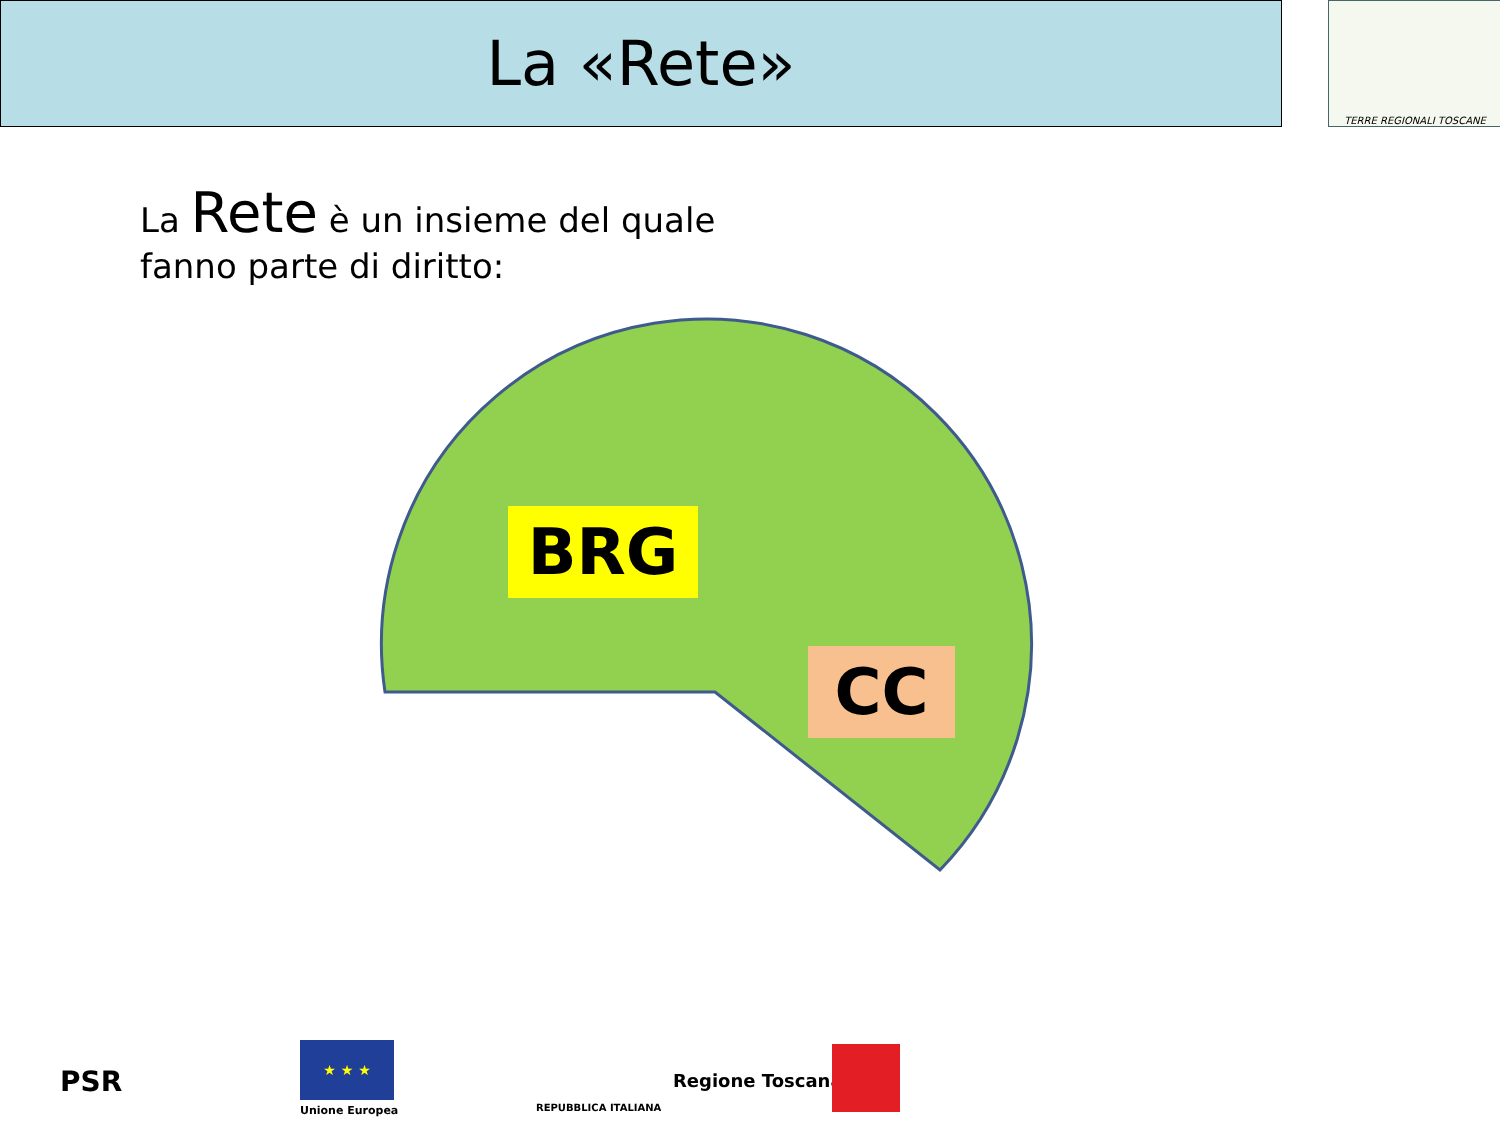La «Rete» TERRE REGIONALI TOSCANE
La Rete è un insieme del quale
fanno parte di diritto:
BRG
CC
PSR
★ ★ ★
Unione Europea REPUBBLICA ITALIANA
Regione Toscana